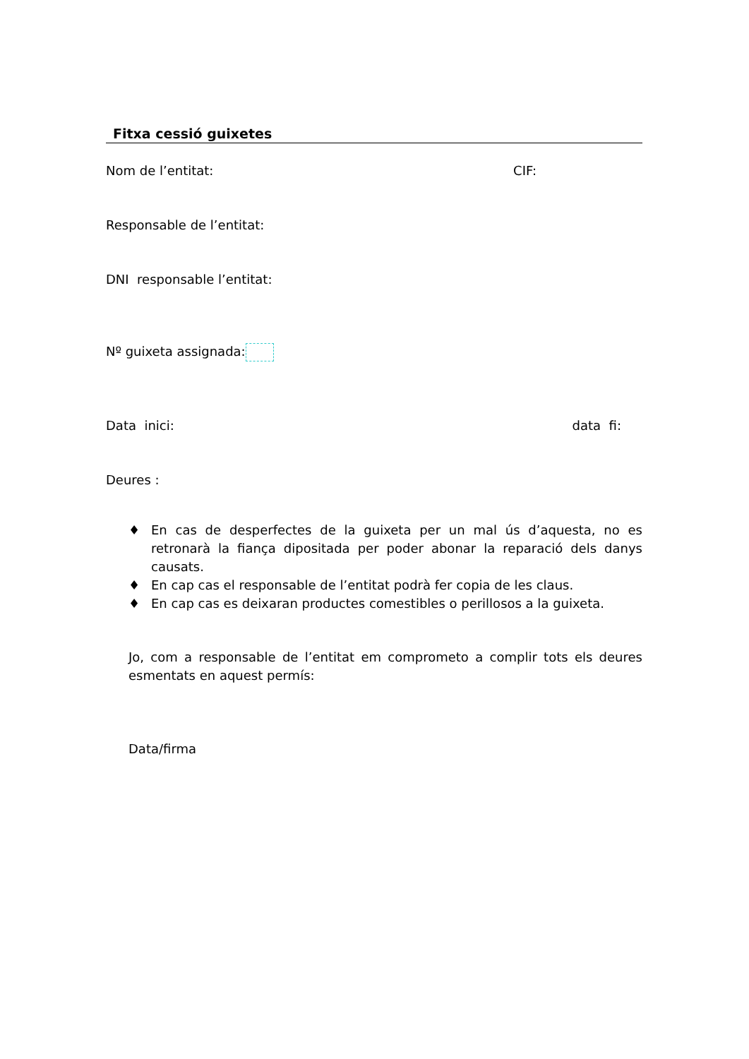Fitxa cessió guixetes
Nom de l’entitat: CIF:
Responsable de l’entitat:
DNI responsable l’entitat:
Nº guixeta assignada:
Data inici: data fi:
Deures :
♦ En cas de desperfectes de la guixeta per un mal ús d’aquesta, no es retronarà la fiança dipositada per poder abonar la reparació dels danys causats.
♦ En cap cas el responsable de l’entitat podrà fer copia de les claus.
♦ En cap cas es deixaran productes comestibles o perillosos a la guixeta.
Jo, com a responsable de l’entitat em comprometo a complir tots els deures esmentats en aquest permís:
Data/firma